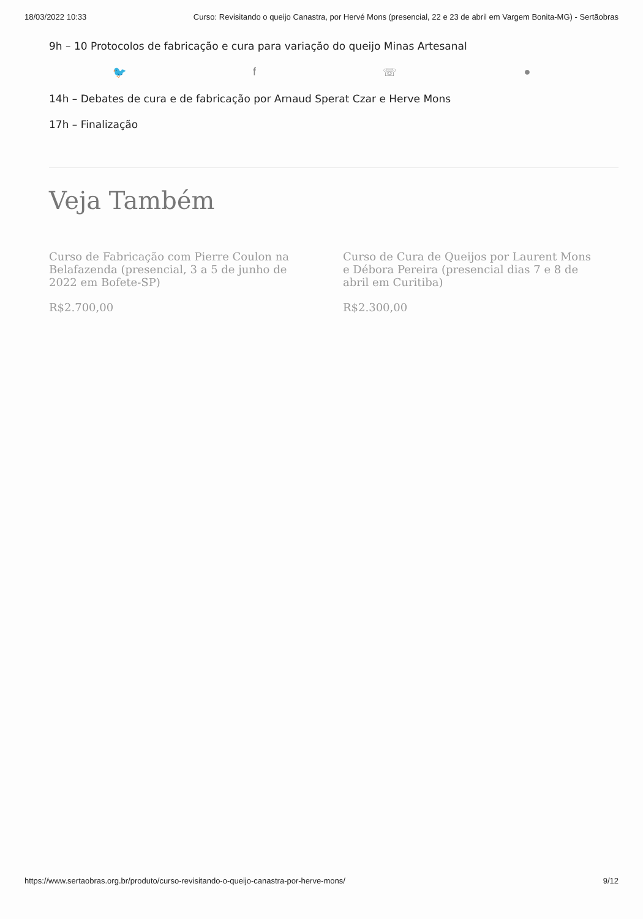18/03/2022 10:33 Curso: Revisitando o queijo Canastra, por Hervé Mons (presencial, 22 e 23 de abril em Vargem Bonita-MG) - Sertãobras
9h – 10 Protocolos de fabricação e cura para variação do queijo Minas Artesanal
🐦 f ☏ ●
14h – Debates de cura e de fabricação por Arnaud Sperat Czar e Herve Mons
17h – Finalização
Veja Também
Curso de Fabricação com Pierre Coulon na Belafazenda (presencial, 3 a 5 de junho de 2022 em Bofete-SP)
R$2.700,00
Curso de Cura de Queijos por Laurent Mons e Débora Pereira (presencial dias 7 e 8 de abril em Curitiba)
R$2.300,00
https://www.sertaobras.org.br/produto/curso-revisitando-o-queijo-canastra-por-herve-mons/ 9/12